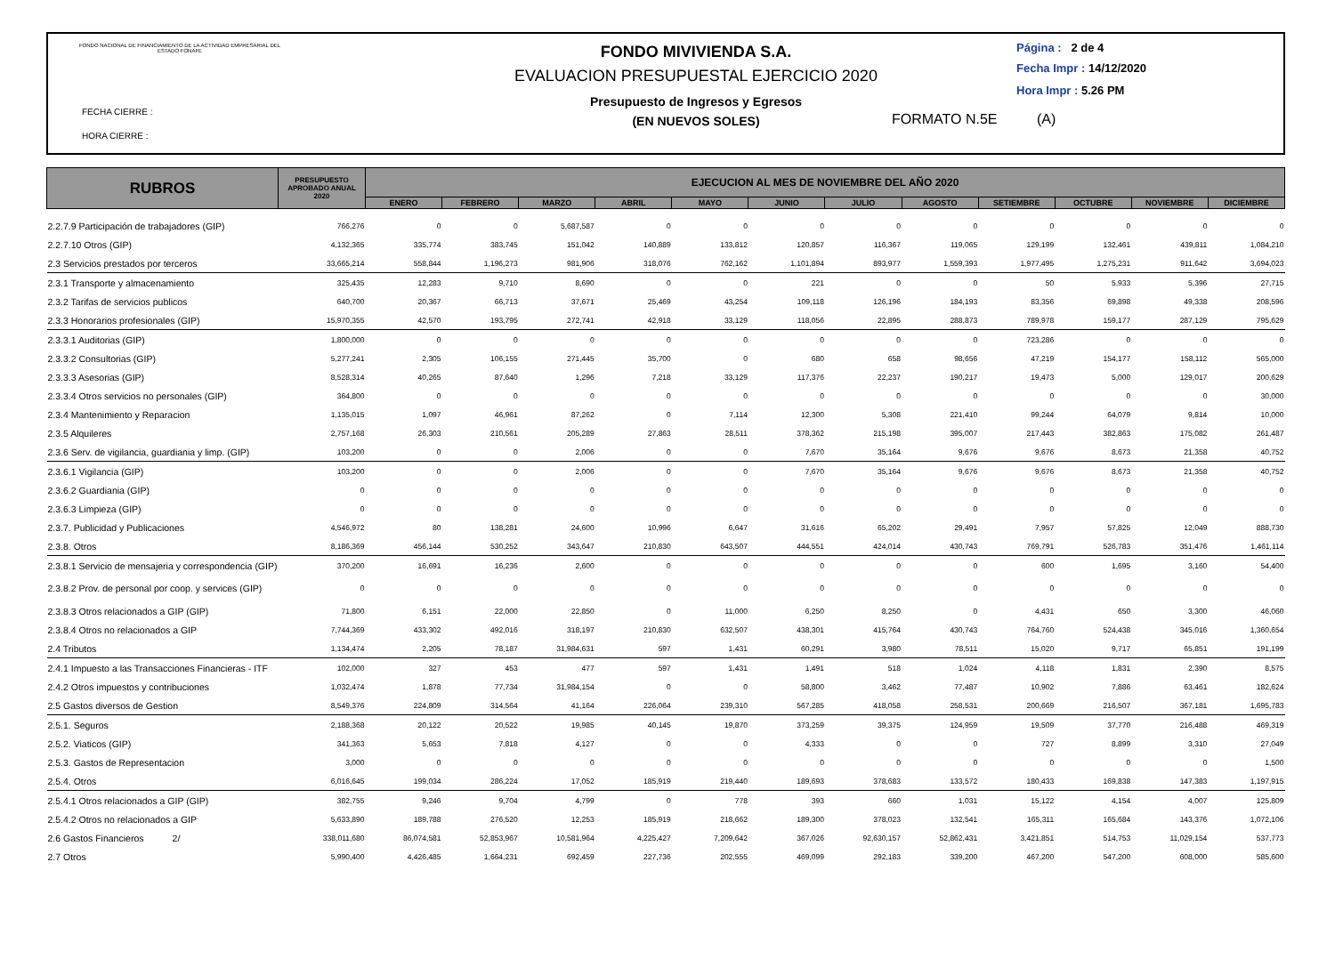FONDO NACIONAL DE FINANCIAMIENTO DE LA ACTIVIDAD EMPRESARIAL DEL ESTADO FONAFE
FECHA CIERRE :
HORA CIERRE :
FONDO MIVIVIENDA S.A.
EVALUACION PRESUPUESTAL EJERCICIO 2020
Presupuesto de Ingresos y Egresos
(EN NUEVOS SOLES)
Página : 2 de 4
Fecha Impr : 14/12/2020
Hora Impr : 5.26 PM
FORMATO N.5E (A)
| RUBROS | PRESUPUESTO APROBADO ANUAL 2020 | EJECUCION AL MES DE NOVIEMBRE DEL AÑO 2020 | | | | | | | | | | | |
| --- | --- | --- | --- | --- | --- | --- | --- | --- | --- | --- | --- | --- | --- |
| | | ENERO | FEBRERO | MARZO | ABRIL | MAYO | JUNIO | JULIO | AGOSTO | SETIEMBRE | OCTUBRE | NOVIEMBRE | DICIEMBRE |
| 2.2.7.9 Participación de trabajadores (GIP) | 766,276 | 0 | 0 | 5,687,587 | 0 | 0 | 0 | 0 | 0 | 0 | 0 | 0 | 0 |
| 2.2.7.10 Otros (GIP) | 4,132,365 | 335,774 | 383,745 | 151,042 | 140,889 | 133,812 | 120,857 | 116,367 | 119,065 | 129,199 | 132,461 | 439,811 | 1,084,210 |
| 2.3 Servicios prestados por terceros | 33,665,214 | 558,844 | 1,196,273 | 981,906 | 318,076 | 762,162 | 1,101,894 | 893,977 | 1,559,393 | 1,977,495 | 1,275,231 | 911,642 | 3,694,023 |
| 2.3.1 Transporte y almacenamiento | 325,435 | 12,283 | 9,710 | 8,690 | 0 | 0 | 221 | 0 | 0 | 50 | 5,933 | 5,396 | 27,715 |
| 2.3.2 Tarifas de servicios publicos | 640,700 | 20,367 | 66,713 | 37,671 | 25,469 | 43,254 | 109,118 | 126,196 | 184,193 | 83,356 | 69,898 | 49,338 | 208,596 |
| 2.3.3 Honorarios profesionales (GIP) | 15,970,355 | 42,570 | 193,795 | 272,741 | 42,918 | 33,129 | 118,056 | 22,895 | 288,873 | 789,978 | 159,177 | 287,129 | 795,629 |
| 2.3.3.1 Auditorias (GIP) | 1,800,000 | 0 | 0 | 0 | 0 | 0 | 0 | 0 | 0 | 723,286 | 0 | 0 | 0 |
| 2.3.3.2 Consultorias (GIP) | 5,277,241 | 2,305 | 106,155 | 271,445 | 35,700 | 0 | 680 | 658 | 98,656 | 47,219 | 154,177 | 158,112 | 565,000 |
| 2.3.3.3 Asesorias (GIP) | 8,528,314 | 40,265 | 87,640 | 1,296 | 7,218 | 33,129 | 117,376 | 22,237 | 190,217 | 19,473 | 5,000 | 129,017 | 200,629 |
| 2.3.3.4 Otros servicios no personales (GIP) | 364,800 | 0 | 0 | 0 | 0 | 0 | 0 | 0 | 0 | 0 | 0 | 0 | 30,000 |
| 2.3.4 Mantenimiento y Reparacion | 1,135,015 | 1,097 | 46,961 | 87,262 | 0 | 7,114 | 12,300 | 5,308 | 221,410 | 99,244 | 64,079 | 9,814 | 10,000 |
| 2.3.5 Alquileres | 2,757,168 | 26,303 | 210,561 | 205,289 | 27,863 | 28,511 | 378,362 | 215,198 | 395,007 | 217,443 | 382,863 | 175,082 | 261,487 |
| 2.3.6 Serv. de vigilancia, guardiania y limp. (GIP) | 103,200 | 0 | 0 | 2,006 | 0 | 0 | 7,670 | 35,164 | 9,676 | 9,676 | 8,673 | 21,358 | 40,752 |
| 2.3.6.1 Vigilancia (GIP) | 103,200 | 0 | 0 | 2,006 | 0 | 0 | 7,670 | 35,164 | 9,676 | 9,676 | 8,673 | 21,358 | 40,752 |
| 2.3.6.2 Guardiania (GIP) | 0 | 0 | 0 | 0 | 0 | 0 | 0 | 0 | 0 | 0 | 0 | 0 | 0 |
| 2.3.6.3 Limpieza (GIP) | 0 | 0 | 0 | 0 | 0 | 0 | 0 | 0 | 0 | 0 | 0 | 0 | 0 |
| 2.3.7. Publicidad y Publicaciones | 4,546,972 | 80 | 138,281 | 24,600 | 10,996 | 6,647 | 31,616 | 65,202 | 29,491 | 7,957 | 57,825 | 12,049 | 888,730 |
| 2.3.8. Otros | 8,186,369 | 456,144 | 530,252 | 343,647 | 210,830 | 643,507 | 444,551 | 424,014 | 430,743 | 769,791 | 526,783 | 351,476 | 1,461,114 |
| 2.3.8.1 Servicio de mensajeria y correspondencia (GIP) | 370,200 | 16,691 | 16,236 | 2,600 | 0 | 0 | 0 | 0 | 0 | 600 | 1,695 | 3,160 | 54,400 |
| 2.3.8.2 Prov. de personal por coop. y services (GIP) | 0 | 0 | 0 | 0 | 0 | 0 | 0 | 0 | 0 | 0 | 0 | 0 | 0 |
| 2.3.8.3 Otros relacionados a GIP (GIP) | 71,800 | 6,151 | 22,000 | 22,850 | 0 | 11,000 | 6,250 | 8,250 | 0 | 4,431 | 650 | 3,300 | 46,060 |
| 2.3.8.4 Otros no relacionados a GIP | 7,744,369 | 433,302 | 492,016 | 318,197 | 210,830 | 632,507 | 438,301 | 415,764 | 430,743 | 764,760 | 524,438 | 345,016 | 1,360,654 |
| 2.4 Tributos | 1,134,474 | 2,205 | 78,187 | 31,984,631 | 597 | 1,431 | 60,291 | 3,980 | 78,511 | 15,020 | 9,717 | 65,851 | 191,199 |
| 2.4.1 Impuesto a las Transacciones Financieras - ITF | 102,000 | 327 | 453 | 477 | 597 | 1,431 | 1,491 | 518 | 1,024 | 4,118 | 1,831 | 2,390 | 8,575 |
| 2.4.2 Otros impuestos y contribuciones | 1,032,474 | 1,878 | 77,734 | 31,984,154 | 0 | 0 | 58,800 | 3,462 | 77,487 | 10,902 | 7,886 | 63,461 | 182,624 |
| 2.5 Gastos diversos de Gestion | 8,549,376 | 224,809 | 314,564 | 41,164 | 226,064 | 239,310 | 567,285 | 418,058 | 258,531 | 200,669 | 216,507 | 367,181 | 1,695,783 |
| 2.5.1. Seguros | 2,188,368 | 20,122 | 20,522 | 19,985 | 40,145 | 19,870 | 373,259 | 39,375 | 124,959 | 19,509 | 37,770 | 216,488 | 469,319 |
| 2.5.2. Viaticos (GIP) | 341,363 | 5,653 | 7,818 | 4,127 | 0 | 0 | 4,333 | 0 | 0 | 727 | 8,899 | 3,310 | 27,049 |
| 2.5.3. Gastos de Representacion | 3,000 | 0 | 0 | 0 | 0 | 0 | 0 | 0 | 0 | 0 | 0 | 0 | 1,500 |
| 2.5.4. Otros | 6,016,645 | 199,034 | 286,224 | 17,052 | 185,919 | 219,440 | 189,693 | 378,683 | 133,572 | 180,433 | 169,838 | 147,383 | 1,197,915 |
| 2.5.4.1 Otros relacionados a GIP (GIP) | 382,755 | 9,246 | 9,704 | 4,799 | 0 | 778 | 393 | 660 | 1,031 | 15,122 | 4,154 | 4,007 | 125,809 |
| 2.5.4.2 Otros no relacionados a GIP | 5,633,890 | 189,788 | 276,520 | 12,253 | 185,919 | 218,662 | 189,300 | 378,023 | 132,541 | 165,311 | 165,684 | 143,376 | 1,072,106 |
| 2.6 Gastos Financieros 2/ | 338,011,680 | 86,074,581 | 52,853,967 | 10,581,964 | 4,225,427 | 7,209,642 | 367,026 | 92,630,157 | 52,862,431 | 3,421,851 | 514,753 | 11,029,154 | 537,773 |
| 2.7 Otros | 5,990,400 | 4,426,485 | 1,664,231 | 692,459 | 227,736 | 202,555 | 469,099 | 292,183 | 339,200 | 467,200 | 547,200 | 608,000 | 585,600 |